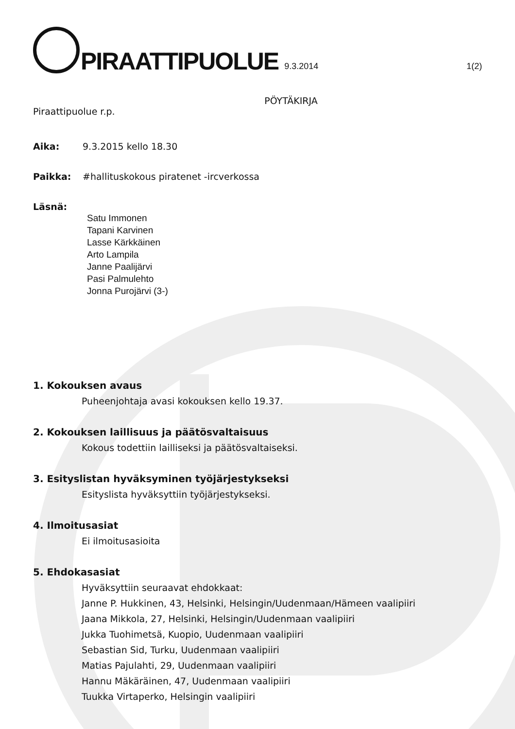PIRAATTIPUOLUE 9.3.2014 1(2)
PÖYTÄKIRJA
Piraattipuolue r.p.
Aika: 9.3.2015 kello 18.30
Paikka: #hallituskokous piratenet -ircverkossa
Läsnä:
Satu Immonen
Tapani Karvinen
Lasse Kärkkäinen
Arto Lampila
Janne Paalijärvi
Pasi Palmulehto
Jonna Purojärvi (3-)
1. Kokouksen avaus
Puheenjohtaja avasi kokouksen kello 19.37.
2. Kokouksen laillisuus ja päätösvaltaisuus
Kokous todettiin lailliseksi ja päätösvaltaiseksi.
3. Esityslistan hyväksyminen työjärjestykseksi
Esityslista hyväksyttiin työjärjestykseksi.
4. Ilmoitusasiat
Ei ilmoitusasioita
5. Ehdokasasiat
Hyväksyttiin seuraavat ehdokkaat:
Janne P. Hukkinen, 43, Helsinki, Helsingin/Uudenmaan/Hämeen vaalipiiri
Jaana Mikkola, 27, Helsinki, Helsingin/Uudenmaan vaalipiiri
Jukka Tuohimetsä, Kuopio, Uudenmaan vaalipiiri
Sebastian Sid, Turku, Uudenmaan vaalipiiri
Matias Pajulahti, 29, Uudenmaan vaalipiiri
Hannu Mäkäräinen, 47, Uudenmaan vaalipiiri
Tuukka Virtaperko, Helsingin vaalipiiri